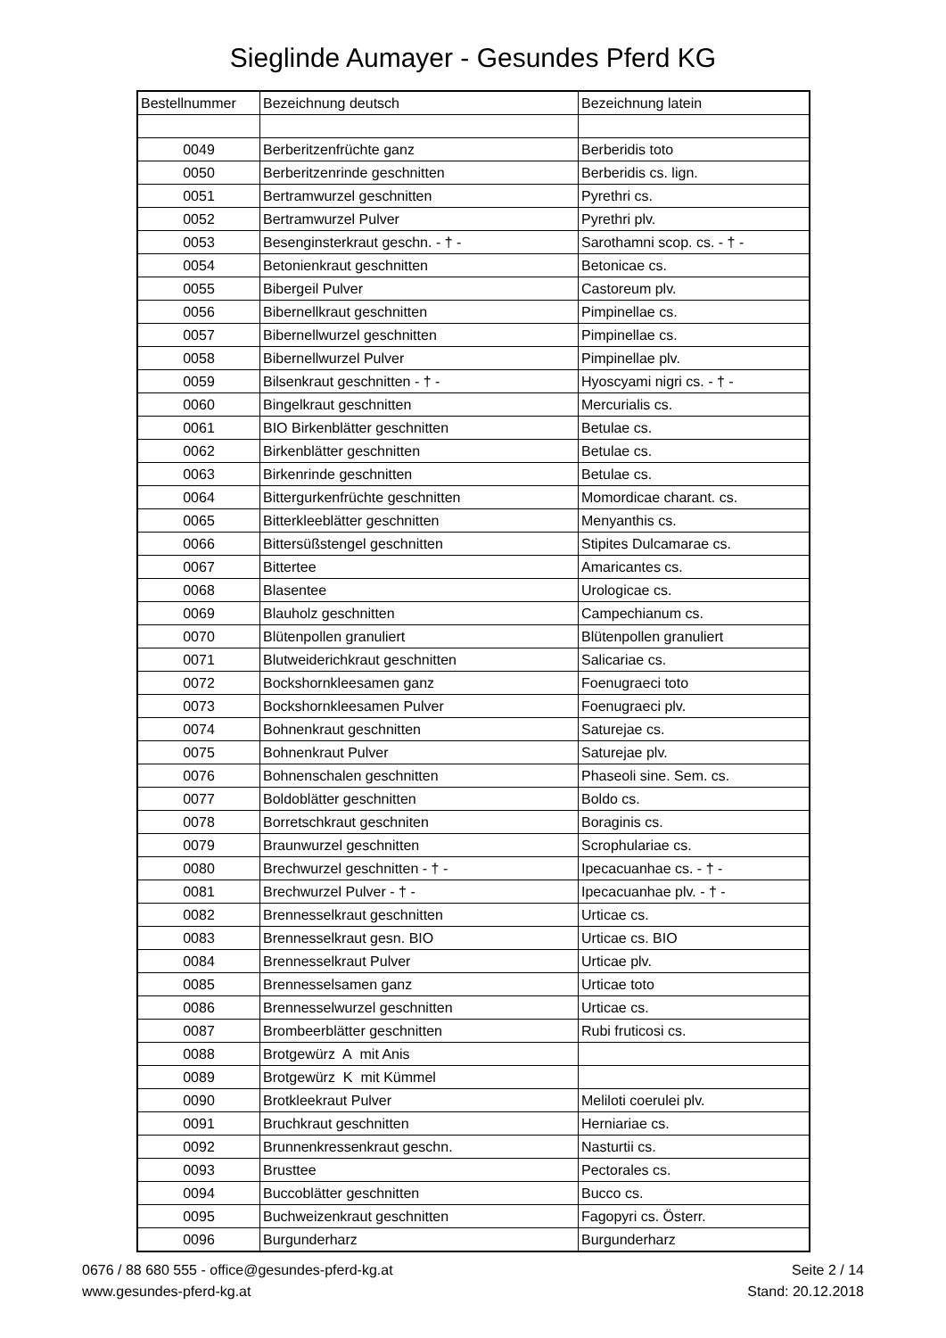Sieglinde Aumayer - Gesundes Pferd KG
| Bestellnummer | Bezeichnung deutsch | Bezeichnung latein |
| --- | --- | --- |
| 0049 | Berberitzenfrüchte ganz | Berberidis toto |
| 0050 | Berberitzenrinde geschnitten | Berberidis cs. lign. |
| 0051 | Bertramwurzel geschnitten | Pyrethri cs. |
| 0052 | Bertramwurzel Pulver | Pyrethri plv. |
| 0053 | Besenginsterkraut geschn. - † - | Sarothamni scop. cs. - † - |
| 0054 | Betonienkraut geschnitten | Betonicae cs. |
| 0055 | Bibergeil Pulver | Castoreum plv. |
| 0056 | Bibernellkraut geschnitten | Pimpinellae cs. |
| 0057 | Bibernellwurzel geschnitten | Pimpinellae cs. |
| 0058 | Bibernellwurzel Pulver | Pimpinellae plv. |
| 0059 | Bilsenkraut geschnitten - † - | Hyoscyami nigri cs. - † - |
| 0060 | Bingelkraut geschnitten | Mercurialis cs. |
| 0061 | BIO Birkenblätter geschnitten | Betulae cs. |
| 0062 | Birkenblätter geschnitten | Betulae cs. |
| 0063 | Birkenrinde geschnitten | Betulae cs. |
| 0064 | Bittergurkenfrüchte geschnitten | Momordicae charant. cs. |
| 0065 | Bitterkleeblätter geschnitten | Menyanthis cs. |
| 0066 | Bittersüßstengel geschnitten | Stipites Dulcamarae cs. |
| 0067 | Bittertee | Amaricantes cs. |
| 0068 | Blasentee | Urologicae cs. |
| 0069 | Blauholz geschnitten | Campechianum cs. |
| 0070 | Blütenpollen granuliert | Blütenpollen granuliert |
| 0071 | Blutweiderichkraut geschnitten | Salicariae cs. |
| 0072 | Bockshornkleesamen ganz | Foenugraeci toto |
| 0073 | Bockshornkleesamen Pulver | Foenugraeci plv. |
| 0074 | Bohnenkraut geschnitten | Saturejae cs. |
| 0075 | Bohnenkraut Pulver | Saturejae plv. |
| 0076 | Bohnenschalen geschnitten | Phaseoli sine. Sem. cs. |
| 0077 | Boldoblätter geschnitten | Boldo cs. |
| 0078 | Borretschkraut geschniten | Boraginis cs. |
| 0079 | Braunwurzel geschnitten | Scrophulariae cs. |
| 0080 | Brechwurzel geschnitten - † - | Ipecacuanhae cs. - † - |
| 0081 | Brechwurzel Pulver - † - | Ipecacuanhae plv. - † - |
| 0082 | Brennesselkraut geschnitten | Urticae cs. |
| 0083 | Brennesselkraut gesn. BIO | Urticae cs. BIO |
| 0084 | Brennesselkraut Pulver | Urticae plv. |
| 0085 | Brennesselsamen ganz | Urticae toto |
| 0086 | Brennesselwurzel geschnitten | Urticae cs. |
| 0087 | Brombeerblätter geschnitten | Rubi fruticosi cs. |
| 0088 | Brotgewürz A mit Anis | |
| 0089 | Brotgewürz K mit Kümmel | |
| 0090 | Brotkleekraut Pulver | Meliloti coerulei plv. |
| 0091 | Bruchkraut geschnitten | Herniariae cs. |
| 0092 | Brunnenkressenkraut geschn. | Nasturtii cs. |
| 0093 | Brusttee | Pectorales cs. |
| 0094 | Buccoblätter geschnitten | Bucco cs. |
| 0095 | Buchweizenkraut geschnitten | Fagopyri cs. Österr. |
| 0096 | Burgunderharz | Burgunderharz |
0676 / 88 680 555 - office@gesundes-pferd-kg.at
www.gesundes-pferd-kg.at
Seite 2 / 14
Stand: 20.12.2018